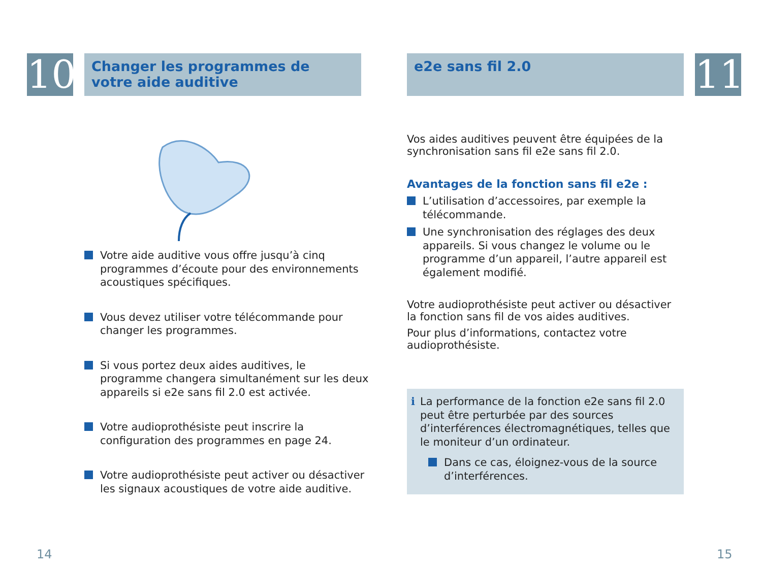10
Changer les programmes de votre aide auditive
Votre aide auditive vous offre jusqu’à cinq programmes d’écoute pour des environnements acoustiques spécifiques.
Vous devez utiliser votre télécommande pour changer les programmes.
Si vous portez deux aides auditives, le programme changera simultanément sur les deux appareils si e2e sans fil 2.0 est activée.
Votre audioprothésiste peut inscrire la configuration des programmes en page 24.
Votre audioprothésiste peut activer ou désactiver les signaux acoustiques de votre aide auditive.
14
e2e sans fil 2.0
11
Vos aides auditives peuvent être équipées de la synchronisation sans fil e2e sans fil 2.0.
Avantages de la fonction sans fil e2e :
L’utilisation d’accessoires, par exemple la télécommande.
Une synchronisation des réglages des deux appareils. Si vous changez le volume ou le programme d’un appareil, l’autre appareil est également modifié.
Votre audioprothésiste peut activer ou désactiver la fonction sans fil de vos aides auditives.
Pour plus d’informations, contactez votre audioprothésiste.
i La performance de la fonction e2e sans fil 2.0 peut être perturbée par des sources d’interférences électromagnétiques, telles que le moniteur d’un ordinateur.
Dans ce cas, éloignez-vous de la source d’interférences.
15